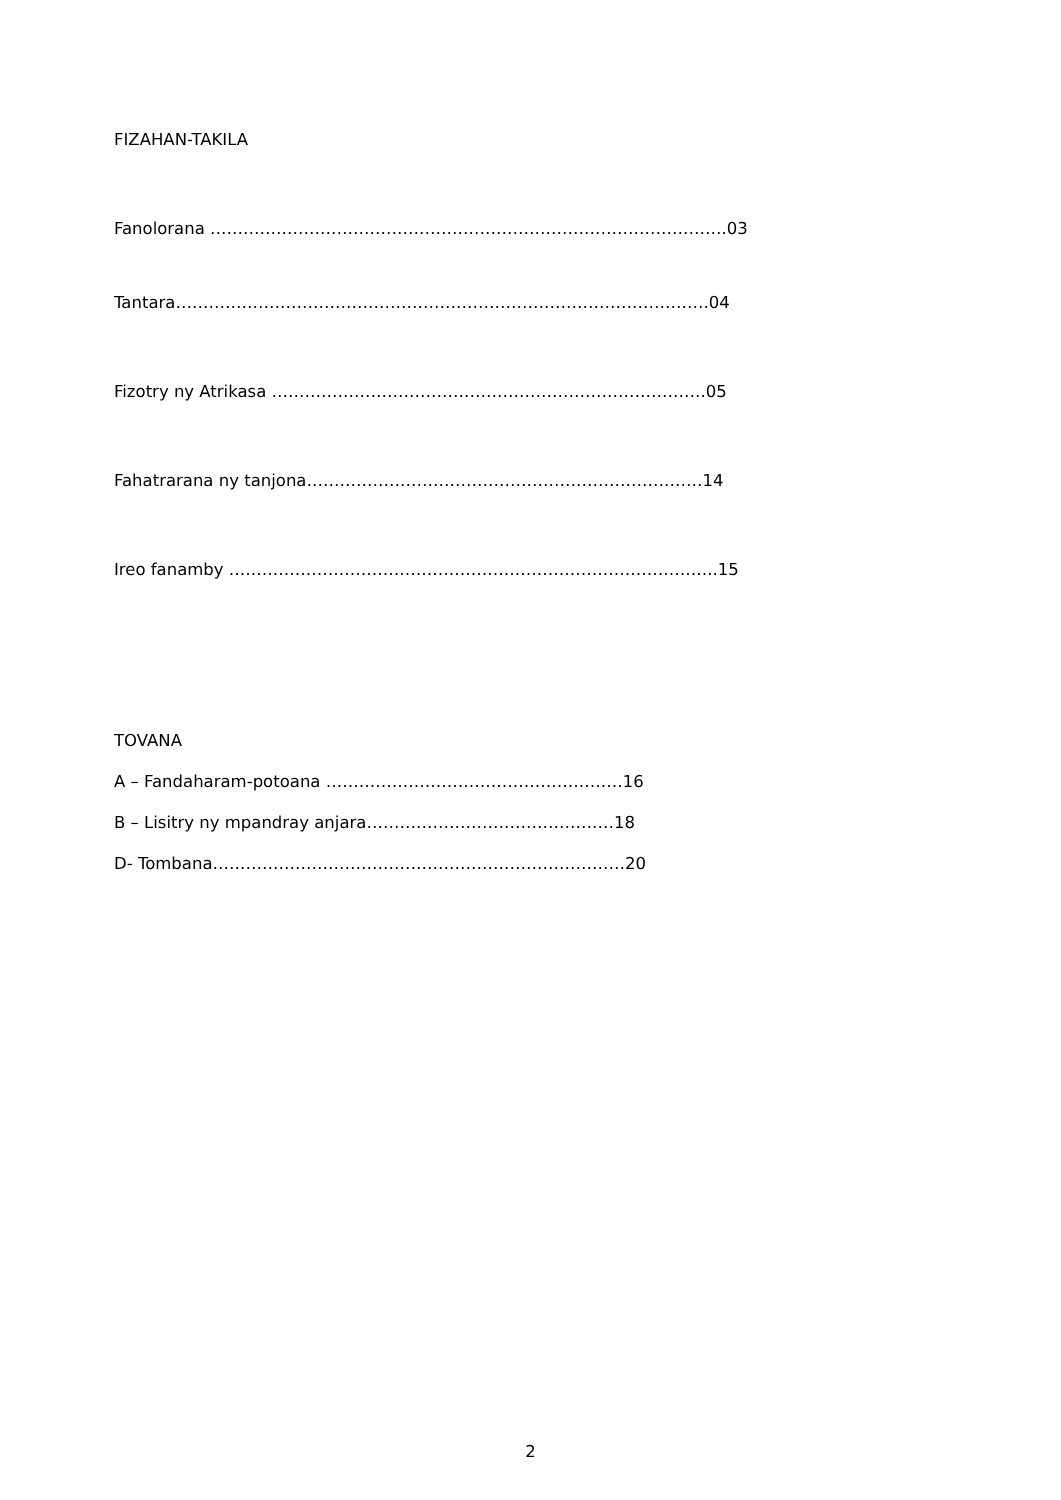FIZAHAN-TAKILA
Fanolorana ………………………………………………………………………………….03
Tantara…………………………………………………………………………………….04
Fizotry ny Atrikasa …………………………………………………………………….05
Fahatrarana ny tanjona………………………………………………………………14
Ireo fanamby ……………………………………………………………………………..15
TOVANA
A – Fandaharam-potoana ………………………………………………16
B – Lisitry ny mpandray anjara………………………………………18
D- Tombana…………………………………………………………………20
2